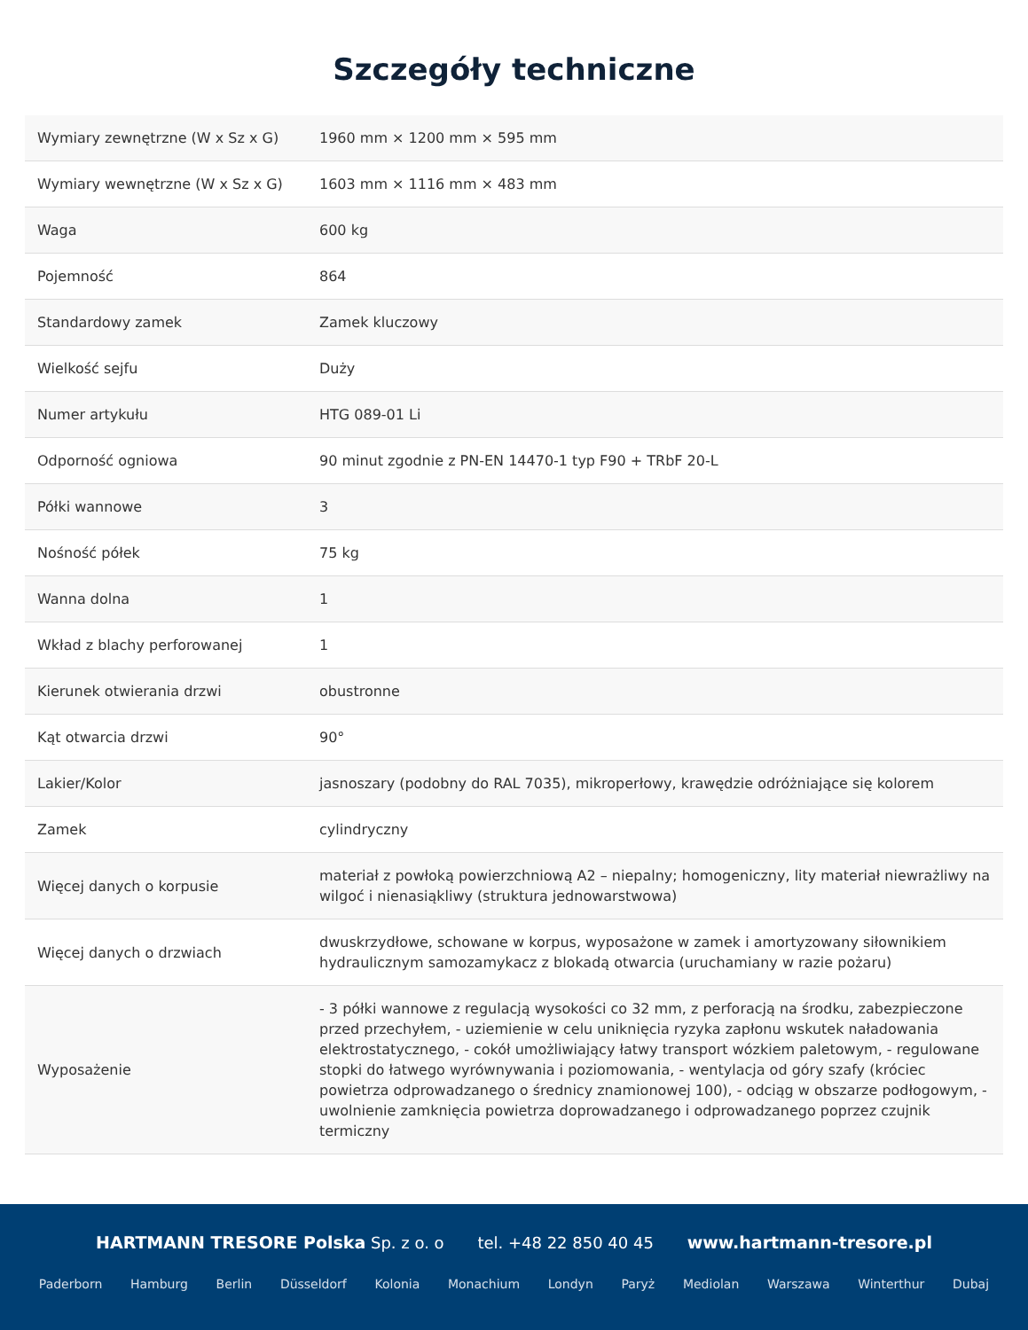Szczegóły techniczne
| Wymiary zewnętrzne (W x Sz x G) | 1960 mm × 1200 mm × 595 mm |
| Wymiary wewnętrzne (W x Sz x G) | 1603 mm × 1116 mm × 483 mm |
| Waga | 600 kg |
| Pojemność | 864 |
| Standardowy zamek | Zamek kluczowy |
| Wielkość sejfu | Duży |
| Numer artykułu | HTG 089-01 Li |
| Odporność ogniowa | 90 minut zgodnie z PN-EN 14470-1 typ F90 + TRbF 20-L |
| Półki wannowe | 3 |
| Nośność półek | 75 kg |
| Wanna dolna | 1 |
| Wkład z blachy perforowanej | 1 |
| Kierunek otwierania drzwi | obustronne |
| Kąt otwarcia drzwi | 90° |
| Lakier/Kolor | jasnoszary (podobny do RAL 7035), mikroperłowy, krawędzie odróżniające się kolorem |
| Zamek | cylindryczny |
| Więcej danych o korpusie | materiał z powłoką powierzchniową A2 – niepalny; homogeniczny, lity materiał niewrażliwy na wilgoć i nienasiąkliwy (struktura jednowarstwowa) |
| Więcej danych o drzwiach | dwuskrzydłowe, schowane w korpus, wyposażone w zamek i amortyzowany siłownikiem hydraulicznym samozamykacz z blokadą otwarcia (uruchamiany w razie pożaru) |
| Wyposażenie | - 3 półki wannowe z regulacją wysokości co 32 mm, z perforacją na środku, zabezpieczone przed przechyłem, - uziemienie w celu uniknięcia ryzyka zapłonu wskutek naładowania elektrostatycznego, - cokół umożliwiający łatwy transport wózkiem paletowym, - regulowane stopki do łatwego wyrównywania i poziomowania, - wentylacja od góry szafy (króciec powietrza odprowadzanego o średnicy znamionowej 100), - odciąg w obszarze podłogowym, - uwolnienie zamknięcia powietrza doprowadzanego i odprowadzanego poprzez czujnik termiczny |
HARTMANN TRESORE Polska Sp. z o. o tel. +48 22 850 40 45 www.hartmann-tresore.pl
Paderborn Hamburg Berlin Düsseldorf Kolonia Monachium Londyn Paryż Mediolan Warszawa Winterthur Dubaj